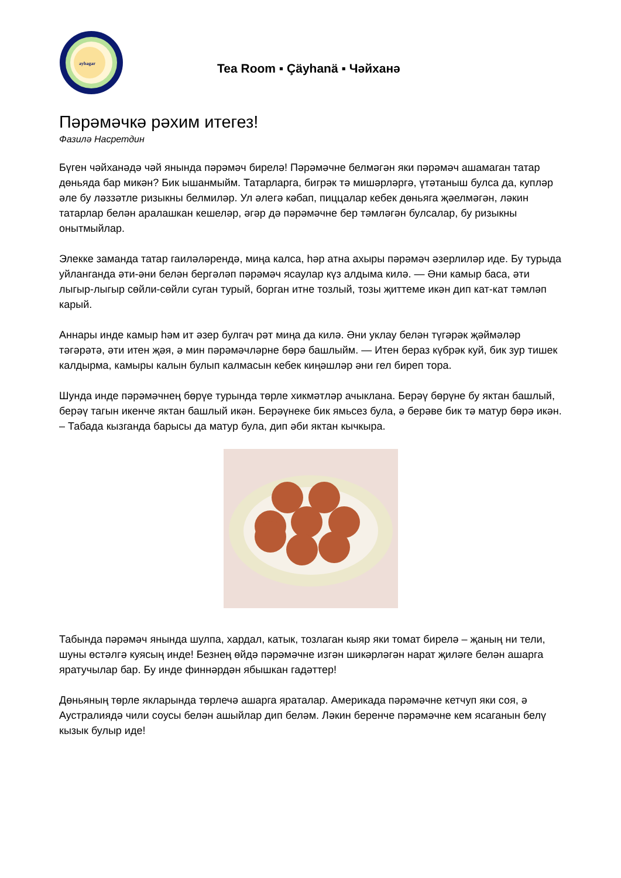aybagar
Tea Room ▪ Çäyhanä ▪ Чәйханә
Пәрәмәчкә рәхим итегез!
Фазилә Насретдин
Бүген чәйханәдә чәй янында пәрәмәч бирелә! Пәрәмәчне белмәгән яки пәрәмәч ашамаган татар дөньяда бар микән? Бик ышанмыйм. Татарларга, бигрәк тә мишәрләргә, үтәтаныш булса да, купләр әле бу ләззәтле ризыкны белмиләр. Ул әлегә кәбап, пиццалар кебек дөньяга җәелмәгән, ләкин татарлар белән аралашкан кешеләр, әгәр дә пәрәмәчне бер тәмләгән булсалар, бу ризыкны онытмыйлар.
Элекке заманда татар гаиләләрендә, миңа калса, һәр атна ахыры пәрәмәч әзерлиләр иде. Бу турыда уйланганда әти-әни белән бергәләп пәрәмәч ясаулар күз алдыма килә. — Әни камыр баса, әти лыгыр-лыгыр сөйли-сөйли суган турый, борган итне тозлый, тозы җиттеме икән дип кат-кат тәмләп карый.
Аннары инде камыр һәм ит әзер булгач рәт миңа да килә. Әни уклау белән түгәрәк җәймәләр тәгәрәтә, әти итен җәя, ә мин пәрәмәчләрне бөрә башлыйм. — Итен бераз күбрәк куй, бик зур тишек калдырма, камыры калын булып калмасын кебек киңәшләр әни гел биреп тора.
Шунда инде пәрәмәчнең бөрүе турында төрле хикмәтләр ачыклана. Берәү бөрүне бу яктан башлый, берәү тагын икенче яктан башлый икән. Берәүнеке бик ямьсез була, ә берәве бик тә матур бөрә икән. – Табада кызганда барысы да матур була, дип әби яктан кычкыра.
Табында пәрәмәч янында шулпа, хардал, катык, тозлаган кыяр яки томат бирелә – җаның ни тели, шуны өстәлгә куясың инде! Безнең өйдә пәрәмәчне изгән шикәрләгән нарат җиләге белән ашарга яратучылар бар. Бу инде финнәрдән ябышкан гадәттер!
Дөньяның төрле якларында төрлечә ашарга яраталар. Америкада пәрәмәчне кетчуп яки соя, ә Аустралиядә чили соусы белән ашыйлар дип беләм. Ләкин беренче пәрәмәчне кем ясаганын белү кызык булыр иде!